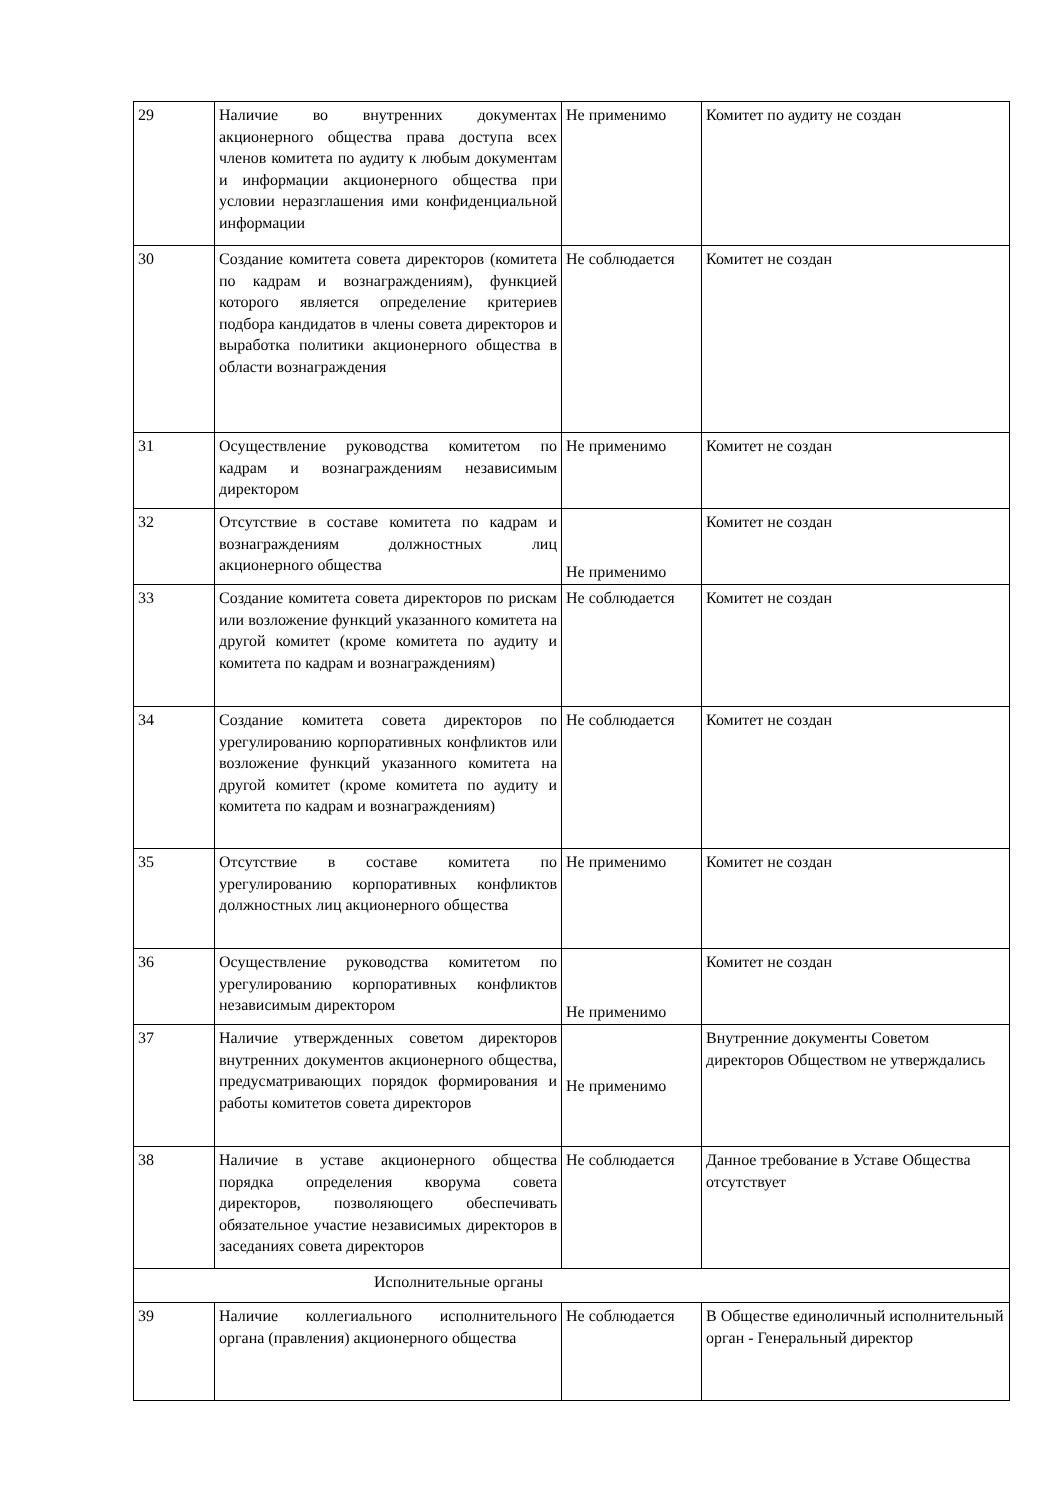| 29 | Наличие во внутренних документах акционерного общества права доступа всех членов комитета по аудиту к любым документам и информации акционерного общества при условии неразглашения ими конфиденциальной информации | Не применимо | Комитет по аудиту не создан |
| 30 | Создание комитета совета директоров (комитета по кадрам и вознаграждениям), функцией которого является определение критериев подбора кандидатов в члены совета директоров и выработка политики акционерного общества в области вознаграждения | Не соблюдается | Комитет не создан |
| 31 | Осуществление руководства комитетом по кадрам и вознаграждениям независимым директором | Не применимо | Комитет не создан |
| 32 | Отсутствие в составе комитета по кадрам и вознаграждениям должностных лиц акционерного общества | Не применимо | Комитет не создан |
| 33 | Создание комитета совета директоров по рискам или возложение функций указанного комитета на другой комитет (кроме комитета по аудиту и комитета по кадрам и вознаграждениям) | Не соблюдается | Комитет не создан |
| 34 | Создание комитета совета директоров по урегулированию корпоративных конфликтов или возложение функций указанного комитета на другой комитет (кроме комитета по аудиту и комитета по кадрам и вознаграждениям) | Не соблюдается | Комитет не создан |
| 35 | Отсутствие в составе комитета по урегулированию корпоративных конфликтов должностных лиц акционерного общества | Не применимо | Комитет не создан |
| 36 | Осуществление руководства комитетом по урегулированию корпоративных конфликтов независимым директором | Не применимо | Комитет не создан |
| 37 | Наличие утвержденных советом директоров внутренних документов акционерного общества, предусматривающих порядок формирования и работы комитетов совета директоров | Не применимо | Внутренние документы Советом директоров Обществом не утверждались |
| 38 | Наличие в уставе акционерного общества порядка определения кворума совета директоров, позволяющего обеспечивать обязательное участие независимых директоров в заседаниях совета директоров | Не соблюдается | Данное требование в Уставе Общества отсутствует |
| Исполнительные органы | | | |
| 39 | Наличие коллегиального исполнительного органа (правления) акционерного общества | Не соблюдается | В Обществе единоличный исполнительный орган - Генеральный директор |